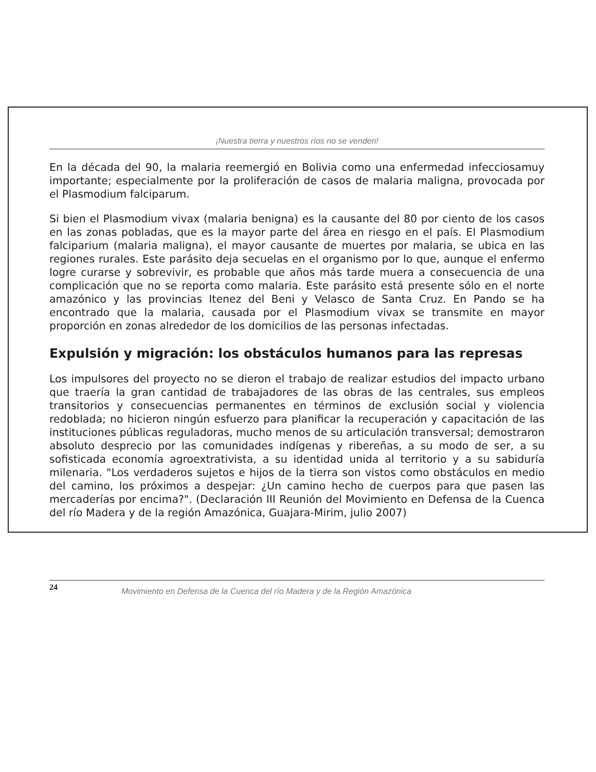¡Nuestra tierra y nuestros ríos no se venden!
En la década del 90, la malaria reemergió en Bolivia como una enfermedad infecciosamuy importante; especialmente por la proliferación de casos de malaria maligna, provocada por el Plasmodium falciparum.
Si bien el Plasmodium vivax (malaria benigna) es la causante del 80 por ciento de los casos en las zonas pobladas, que es la mayor parte del área en riesgo en el país. El Plasmodium falciparium (malaria maligna), el mayor causante de muertes por malaria, se ubica en las regiones rurales. Este parásito deja secuelas en el organismo por lo que, aunque el enfermo logre curarse y sobrevivir, es probable que años más tarde muera a consecuencia de una complicación que no se reporta como malaria. Este parásito está presente sólo en el norte amazónico y las provincias Itenez del Beni y Velasco de Santa Cruz. En Pando se ha encontrado que la malaria, causada por el Plasmodium vivax se transmite en mayor proporción en zonas alrededor de los domicilios de las personas infectadas.
Expulsión y migración: los obstáculos humanos para las represas
Los impulsores del proyecto no se dieron el trabajo de realizar estudios del impacto urbano que traería la gran cantidad de trabajadores de las obras de las centrales, sus empleos transitorios y consecuencias permanentes en términos de exclusión social y violencia redoblada; no hicieron ningún esfuerzo para planificar la recuperación y capacitación de las instituciones públicas reguladoras, mucho menos de su articulación transversal; demostraron absoluto desprecio por las comunidades indígenas y ribereñas, a su modo de ser, a su sofisticada economía agroextrativista, a su identidad unida al territorio y a su sabiduría milenaria. "Los verdaderos sujetos e hijos de la tierra son vistos como obstáculos en medio del camino, los próximos a despejar: ¿Un camino hecho de cuerpos para que pasen las mercaderías por encima?". (Declaración III Reunión del Movimiento en Defensa de la Cuenca del río Madera y de la región Amazónica, Guajara-Mirim, julio 2007)
24 Movimiento en Defensa de la Cuenca del río Madera y de la Región Amazónica